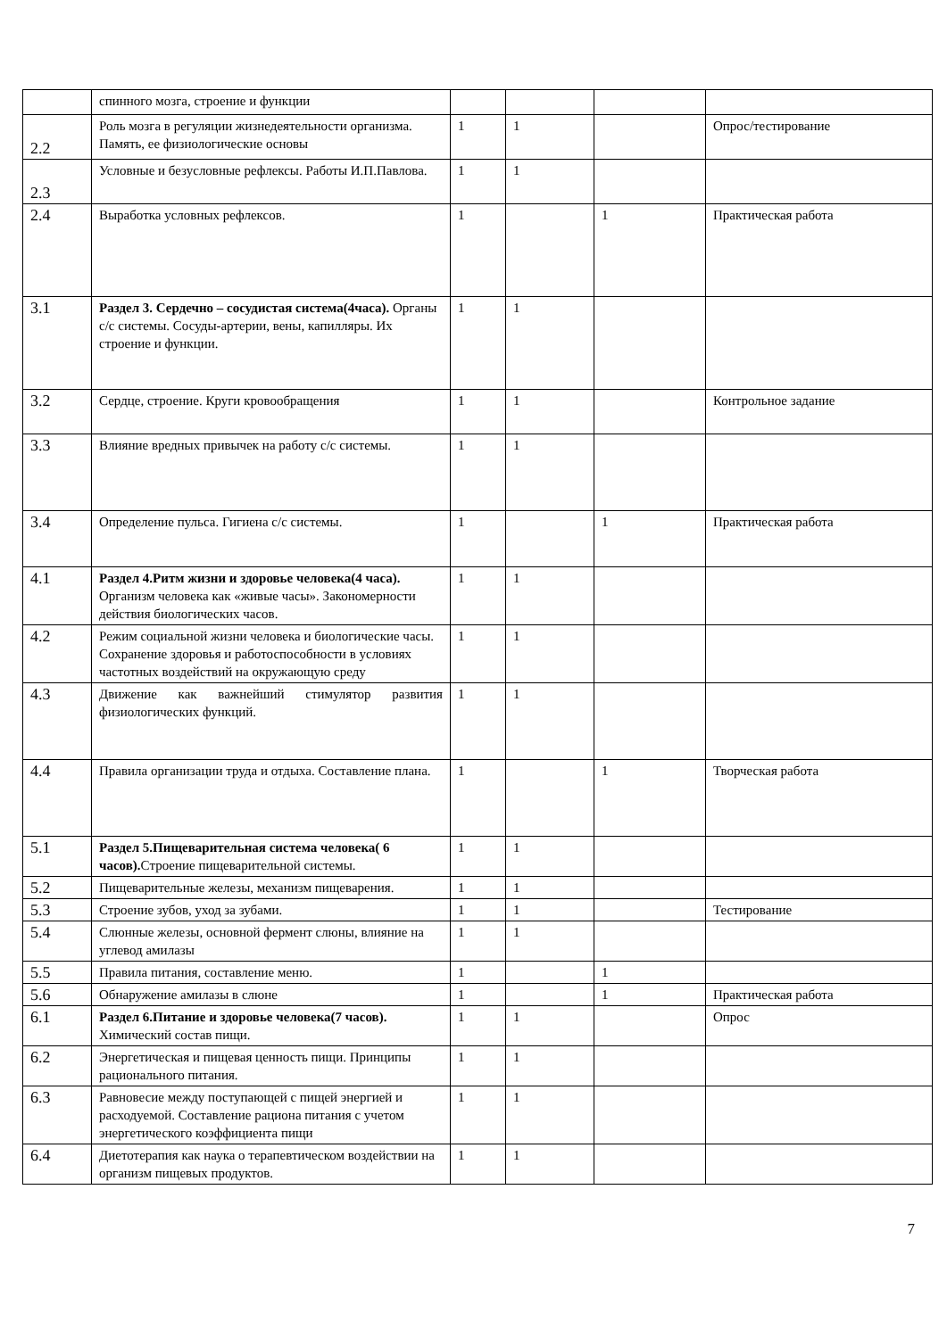| | спинного мозга, строение и функции | | | | |
| 2.2 | Роль мозга в регуляции жизнедеятельности организма. Память, ее физиологические основы | 1 | 1 | | Опрос/тестирование |
| 2.3 | Условные и безусловные рефлексы. Работы И.П.Павлова. | 1 | 1 | | |
| 2.4 | Выработка условных рефлексов. | 1 | | 1 | Практическая работа |
| 3.1 | Раздел 3. Сердечно – сосудистая система(4часа). Органы с/с системы. Сосуды-артерии, вены, капилляры. Их строение и функции. | 1 | 1 | | |
| 3.2 | Сердце, строение. Круги кровообращения | 1 | 1 | | Контрольное задание |
| 3.3 | Влияние вредных привычек на работу с/с системы. | 1 | 1 | | |
| 3.4 | Определение пульса. Гигиена с/с системы. | 1 | | 1 | Практическая работа |
| 4.1 | Раздел 4.Ритм жизни и здоровье человека(4 часа). Организм человека как «живые часы». Закономерности действия биологических часов. | 1 | 1 | | |
| 4.2 | Режим социальной жизни человека и биологические часы. Сохранение здоровья и работоспособности в условиях частотных воздействий на окружающую среду | 1 | 1 | | |
| 4.3 | Движение как важнейший стимулятор развития физиологических функций. | 1 | 1 | | |
| 4.4 | Правила организации труда и отдыха. Составление плана. | 1 | | 1 | Творческая работа |
| 5.1 | Раздел 5.Пищеварительная система человека( 6 часов). Строение пищеварительной системы. | 1 | 1 | | |
| 5.2 | Пищеварительные железы, механизм пищеварения. | 1 | 1 | | |
| 5.3 | Строение зубов, уход за зубами. | 1 | 1 | | Тестирование |
| 5.4 | Слюнные железы, основной фермент слюны, влияние на углевод амилазы | 1 | 1 | | |
| 5.5 | Правила питания, составление меню. | 1 | | 1 | |
| 5.6 | Обнаружение амилазы в слюне | 1 | | 1 | Практическая работа |
| 6.1 | Раздел 6.Питание и здоровье человека(7 часов). Химический состав пищи. | 1 | 1 | | Опрос |
| 6.2 | Энергетическая и пищевая ценность пищи. Принципы рационального питания. | 1 | 1 | | |
| 6.3 | Равновесие между поступающей с пищей энергией и расходуемой. Составление рациона питания с учетом энергетического коэффициента пищи | 1 | 1 | | |
| 6.4 | Диетотерапия как наука о терапевтическом воздействии на организм пищевых продуктов. | 1 | 1 | | |
7